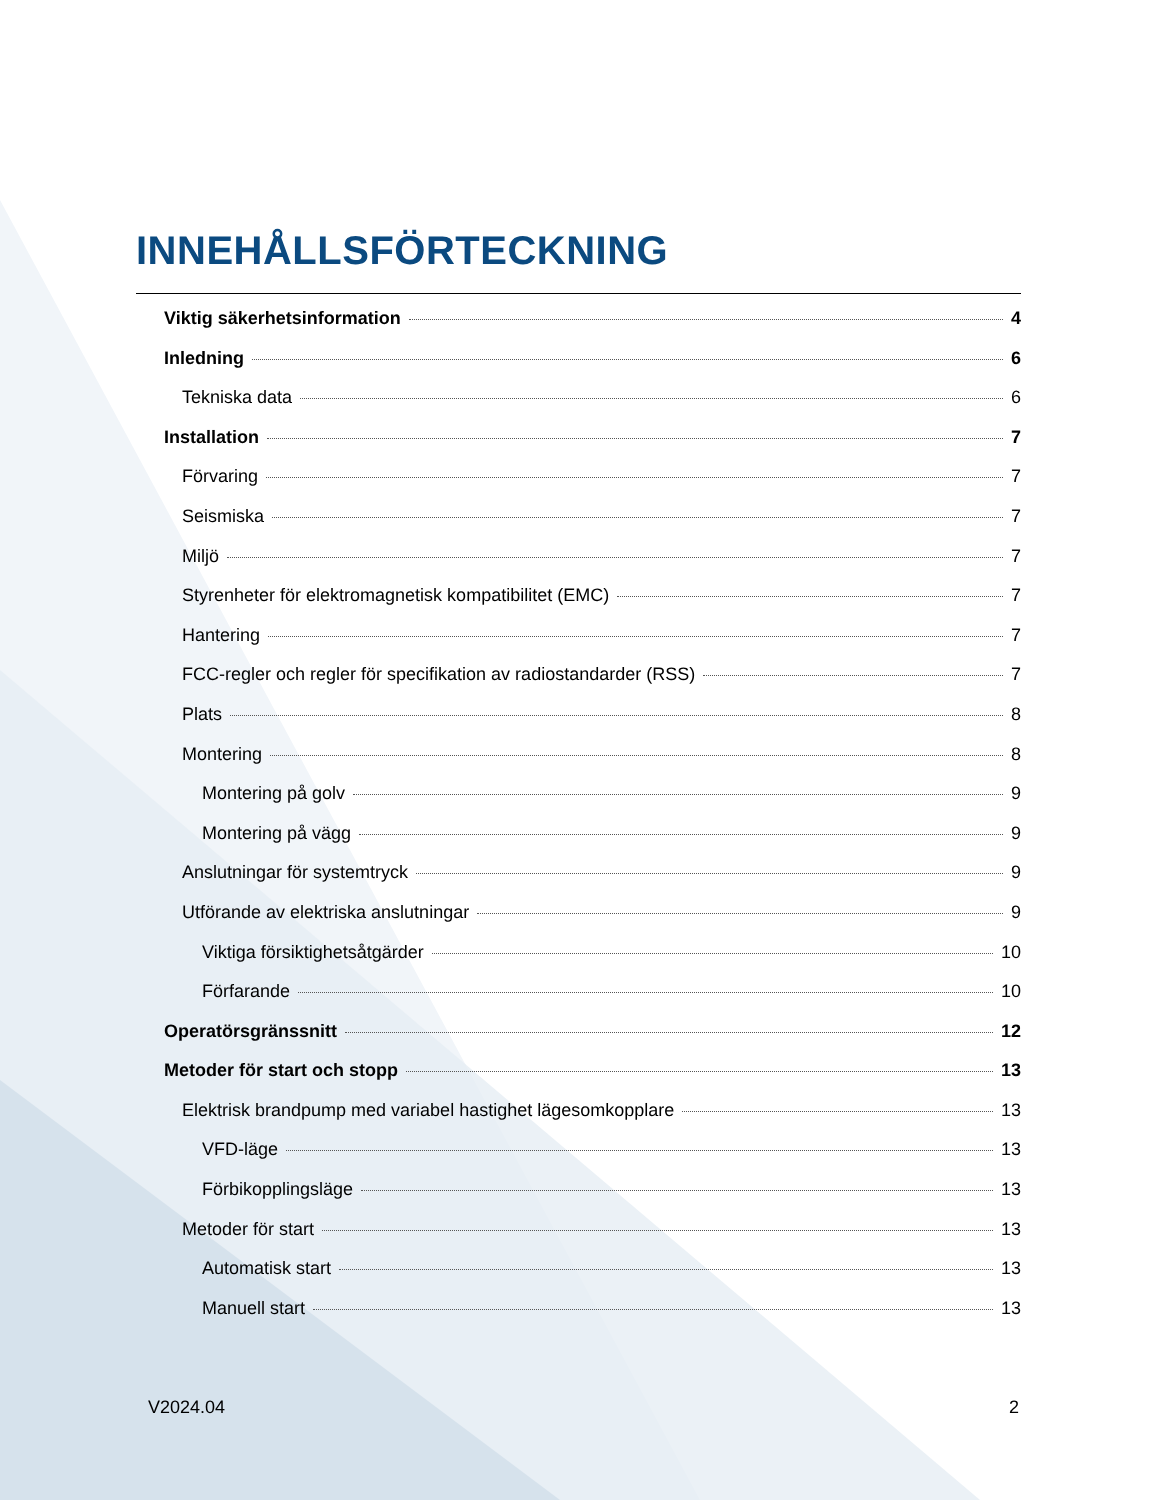INNEHÅLLSFÖRTECKNING
Viktig säkerhetsinformation 4
Inledning 6
Tekniska data 6
Installation 7
Förvaring 7
Seismiska 7
Miljö 7
Styrenheter för elektromagnetisk kompatibilitet (EMC) 7
Hantering 7
FCC-regler och regler för specifikation av radiostandarder (RSS) 7
Plats 8
Montering 8
Montering på golv 9
Montering på vägg 9
Anslutningar för systemtryck 9
Utförande av elektriska anslutningar 9
Viktiga försiktighetsåtgärder 10
Förfarande 10
Operatörsgränssnitt 12
Metoder för start och stopp 13
Elektrisk brandpump med variabel hastighet lägesomkopplare 13
VFD-läge 13
Förbikopplingsläge 13
Metoder för start 13
Automatisk start 13
Manuell start 13
V2024.04 2